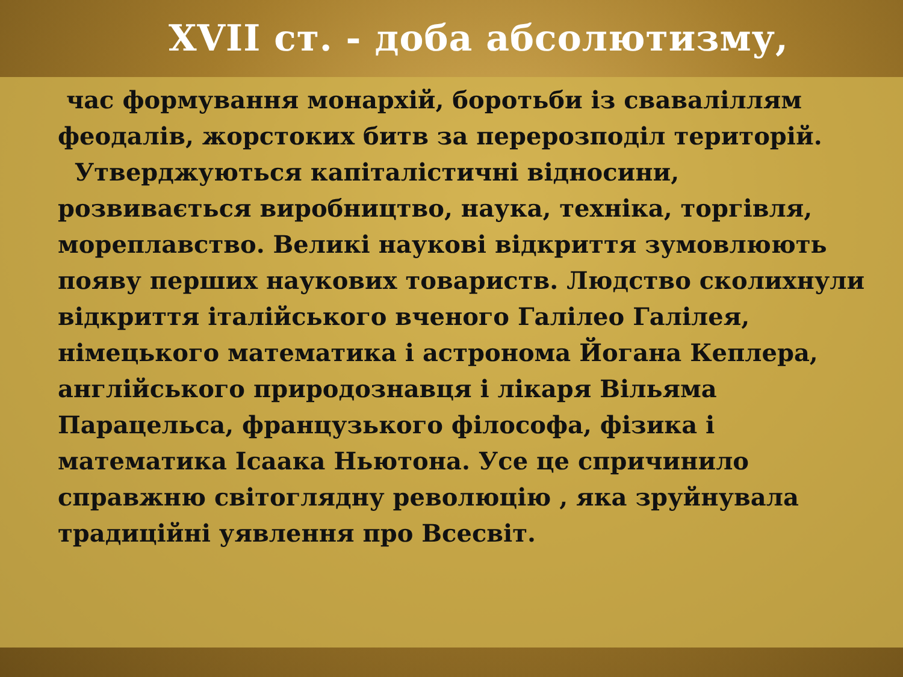XVII ст. - доба абсолютизму,
час формування монархій, боротьби із сваваліллям феодалів, жорстоких битв за перерозподіл територій.
Утверджуються капіталістичні відносини, розвивається виробництво, наука, техніка, торгівля, мореплавство. Великі наукові відкриття зумовлюють появу перших наукових товариств. Людство сколихнули відкриття італійського вченого Галілео Галілея, німецького математика і астронома Йогана Кеплера, англійського природознавця і лікаря Вільяма Парацельса, французького філософа, фізика і математика Ісаака Ньютона. Усе це спричинило справжню світоглядну революцію , яка зруйнувала традиційні уявлення про Всесвіт.